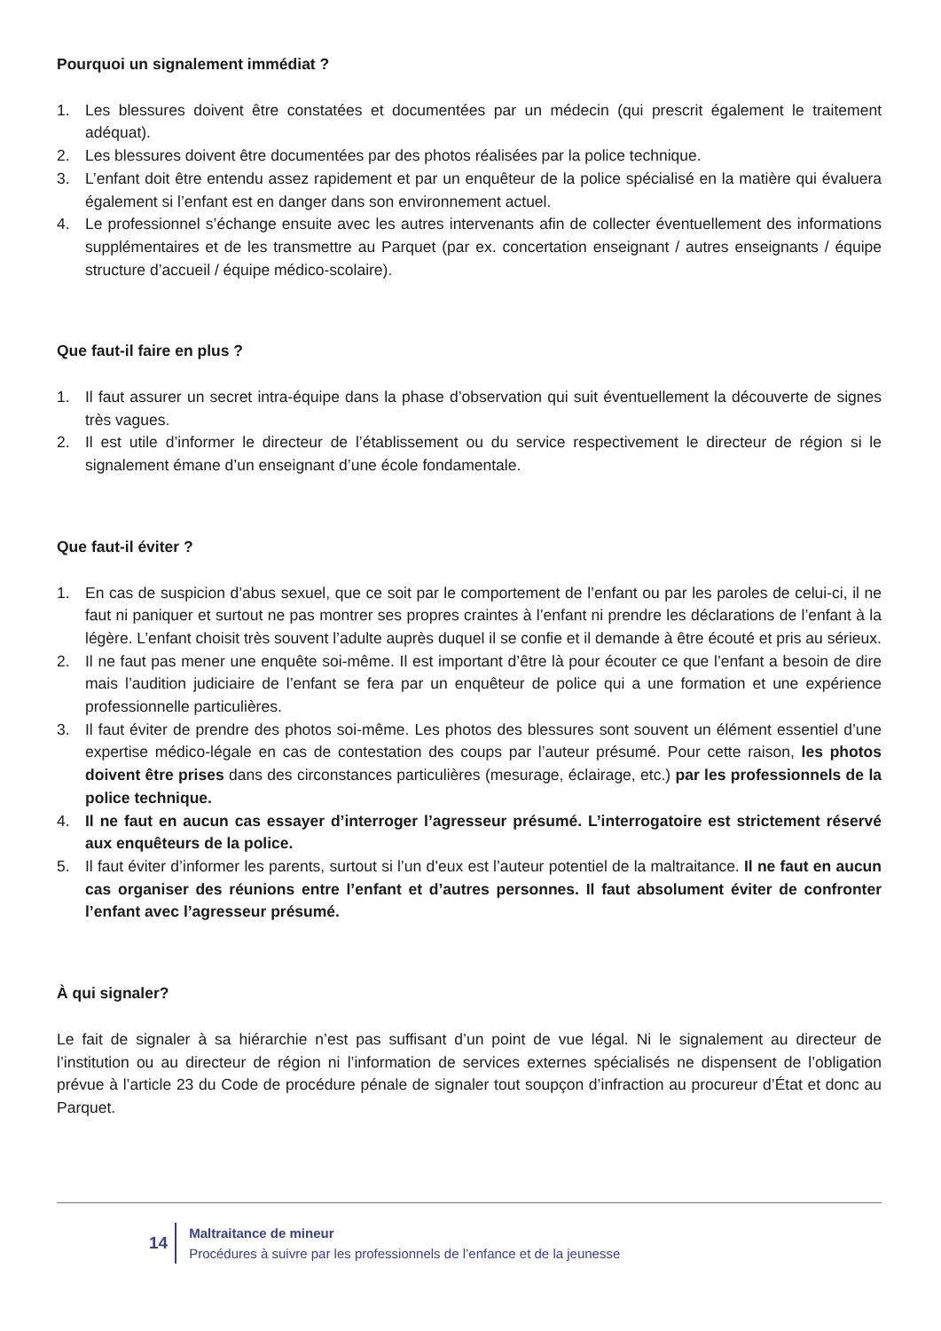Pourquoi un signalement immédiat ?
1. Les blessures doivent être constatées et documentées par un médecin (qui prescrit également le traitement adéquat).
2. Les blessures doivent être documentées par des photos réalisées par la police technique.
3. L’enfant doit être entendu assez rapidement et par un enquêteur de la police spécialisé en la matière qui évaluera également si l’enfant est en danger dans son environnement actuel.
4. Le professionnel s’échange ensuite avec les autres intervenants afin de collecter éventuellement des informations supplémentaires et de les transmettre au Parquet (par ex. concertation enseignant / autres enseignants / équipe structure d’accueil / équipe médico-scolaire).
Que faut-il faire en plus ?
1. Il faut assurer un secret intra-équipe dans la phase d’observation qui suit éventuellement la découverte de signes très vagues.
2. Il est utile d’informer le directeur de l’établissement ou du service respectivement le directeur de région si le signalement émane d’un enseignant d’une école fondamentale.
Que faut-il éviter ?
1. En cas de suspicion d’abus sexuel, que ce soit par le comportement de l’enfant ou par les paroles de celui-ci, il ne faut ni paniquer et surtout ne pas montrer ses propres craintes à l’enfant ni prendre les déclarations de l’enfant à la légère. L’enfant choisit très souvent l’adulte auprès duquel il se confie et il demande à être écouté et pris au sérieux.
2. Il ne faut pas mener une enquête soi-même. Il est important d’être là pour écouter ce que l’enfant a besoin de dire mais l’audition judiciaire de l’enfant se fera par un enquêteur de police qui a une formation et une expérience professionnelle particulières.
3. Il faut éviter de prendre des photos soi-même. Les photos des blessures sont souvent un élément essentiel d’une expertise médico-légale en cas de contestation des coups par l’auteur présumé. Pour cette raison, les photos doivent être prises dans des circonstances particulières (mesurage, éclairage, etc.) par les professionnels de la police technique.
4. Il ne faut en aucun cas essayer d’interroger l’agresseur présumé. L’interrogatoire est strictement réservé aux enquêteurs de la police.
5. Il faut éviter d’informer les parents, surtout si l’un d’eux est l’auteur potentiel de la maltraitance. Il ne faut en aucun cas organiser des réunions entre l’enfant et d’autres personnes. Il faut absolument éviter de confronter l’enfant avec l’agresseur présumé.
À qui signaler?
Le fait de signaler à sa hiérarchie n’est pas suffisant d’un point de vue légal. Ni le signalement au directeur de l’institution ou au directeur de région ni l’information de services externes spécialisés ne dispensent de l’obligation prévue à l’article 23 du Code de procédure pénale de signaler tout soupçon d’infraction au procureur d’État et donc au Parquet.
14
Maltraitance de mineur
Procédures à suivre par les professionnels de l’enfance et de la jeunesse